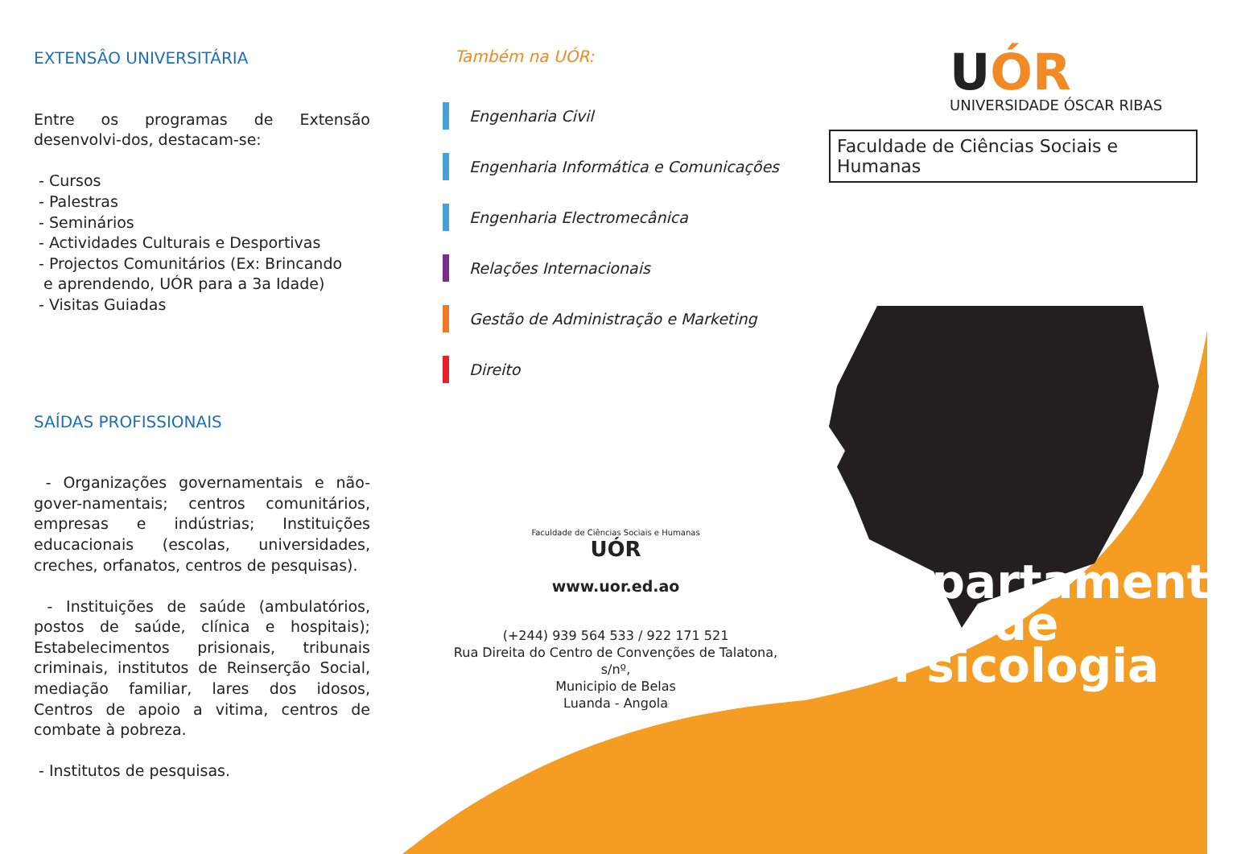EXTENSÂO UNIVERSITÁRIA
Entre os programas de Extensão desenvolvi-dos, destacam-se:
- Cursos
- Palestras
- Seminários
- Actividades Culturais e Desportivas
- Projectos Comunitários (Ex: Brincando
e aprendendo, UÓR para a 3a Idade)
- Visitas Guiadas
SAÍDAS PROFISSIONAIS
- Organizações governamentais e não- gover-namentais; centros comunitários, empresas e indústrias; Instituições educacionais (escolas, universidades, creches, orfanatos, centros de pesquisas).
- Instituições de saúde (ambulatórios, postos de saúde, clínica e hospitais); Estabelecimentos prisionais, tribunais criminais, institutos de Reinserção Social, mediação familiar, lares dos idosos, Centros de apoio a vitima, centros de combate à pobreza.
- Institutos de pesquisas.
Também na UÓR:
Engenharia Civil
Engenharia Informática e Comunicações
Engenharia Electromecânica
Relações Internacionais
Gestão de Administração e Marketing
Direito
Faculdade de Ciências Sociais e Humanas
UÓR
www.uor.ed.ao
(+244) 939 564 533 / 922 171 521
Rua Direita do Centro de Convenções de Talatona, s/nº,
Municipio de Belas
Luanda - Angola
UÓR
UNIVERSIDADE ÓSCAR RIBAS
Faculdade de Ciências Sociais e Humanas
Departamento
de
Psicologia